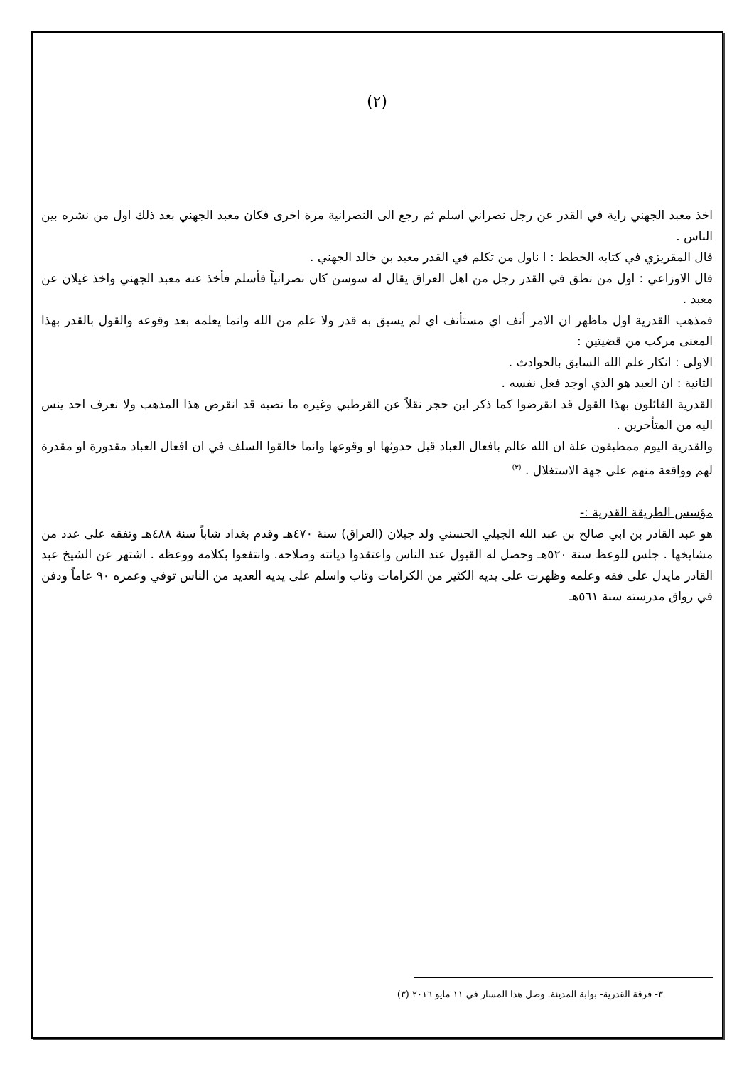(٢)
اخذ معبد الجهني راية في القدر عن رجل نصراني اسلم ثم رجع الى النصرانية مرة اخرى فكان معبد الجهني بعد ذلك اول من نشره بين الناس .
قال المقريزي في كتابه الخطط : ا ناول من تكلم في القدر معبد بن خالد الجهني .
قال الاوزاعي : اول من نطق في القدر رجل من اهل العراق يقال له سوسن كان نصرانياً فأسلم فأخذ عنه معبد الجهني واخذ غيلان عن معبد .
فمذهب القدرية اول ماظهر ان الامر أنف اي مستأنف اي لم يسبق به قدر ولا علم من الله وانما يعلمه بعد وقوعه والقول بالقدر بهذا المعنى مركب من قضيتين :
الاولى : انكار علم الله السابق بالحوادث .
الثانية : ان العبد هو الذي اوجد فعل نفسه .
القدرية القائلون بهذا القول قد انقرضوا كما ذكر ابن حجر نقلاً عن القرطبي وغيره ما نصبه قد انقرض هذا المذهب ولا نعرف احد ينس اليه من المتأخرين .
والقدرية اليوم ممطبقون علة ان الله عالم بافعال العباد قبل حدوثها او وقوعها وانما خالقوا السلف في ان افعال العباد مقدورة او مقدرة لهم وواقعة منهم على جهة الاستغلال . <sup>(٣)</sup>
مؤسس الطريقة القدرية :-
هو عبد القادر بن ابي صالح بن عبد الله الجبلي الحسني ولد جيلان (العراق) سنة ٤٧٠هـ وقدم بغداد شاباً سنة ٤٨٨هـ وتفقه على عدد من مشايخها . جلس للوعظ سنة ٥٢٠هـ وحصل له القبول عند الناس واعتقدوا ديانته وصلاحه. وانتفعوا بكلامه ووعظه . اشتهر عن الشيخ عبد القادر مايدل على فقه وعلمه وظهرت على يديه الكثير من الكرامات وتاب واسلم على يديه العديد من الناس توفي وعمره ٩٠ عاماً ودفن في رواق مدرسته سنة ٥٦١هـ
٣- فرقة القدرية- بوابة المدينة. وصل هذا المسار في ١١ مايو ٢٠١٦ (٣)